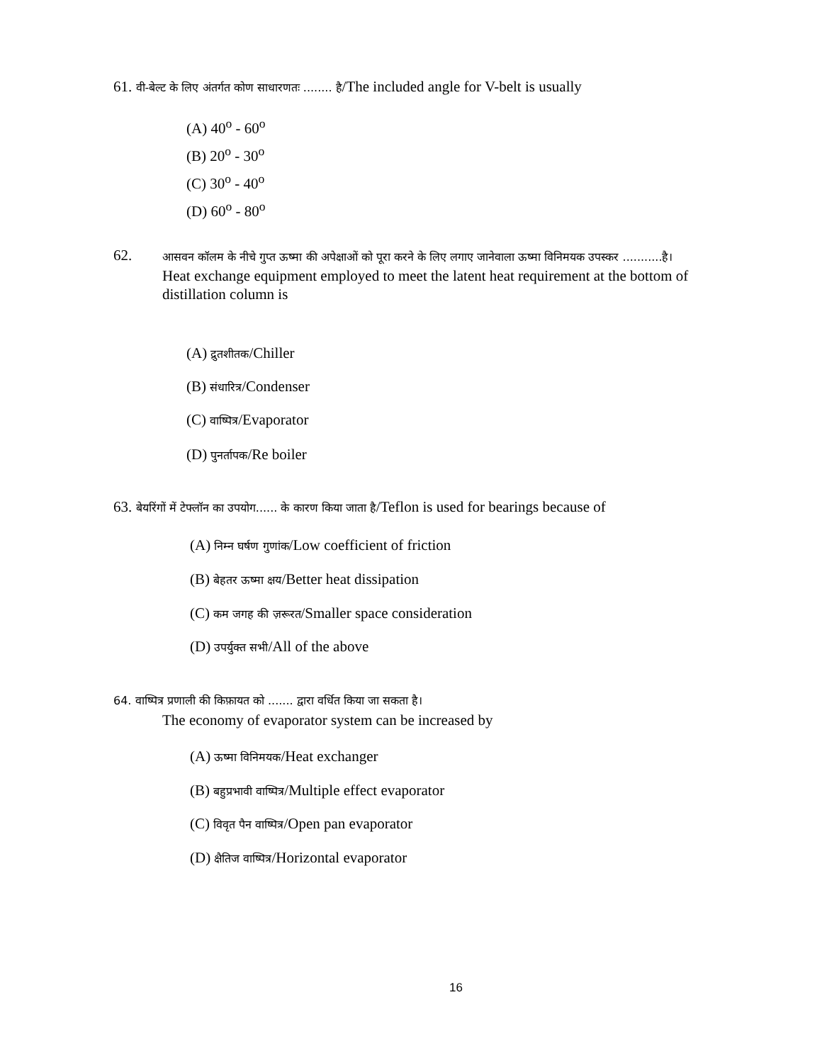61. वी-बेल्ट के लिए अंतर्गत कोण साधारणतः ........ है/The included angle for V-belt is usually
(A) 40<sup>o</sup> - 60<sup>o</sup>
(B) 20<sup>o</sup> - 30<sup>o</sup>
(C) 30<sup>o</sup> - 40<sup>o</sup>
(D) 60<sup>o</sup> - 80<sup>o</sup>
62.
आसवन कॉलम के नीचे गुप्त ऊष्मा की अपेक्षाओं को पूरा करने के लिए लगाए जानेवाला ऊष्मा विनिमयक उपस्कर ...........है।
Heat exchange equipment employed to meet the latent heat requirement at the bottom of distillation column is
(A) द्रुतशीतक/Chiller
(B) संधारित्र/Condenser
(C) वाष्पित्र/Evaporator
(D) पुनर्तापक/Re boiler
63. बेयरिंगों में टेफ्लॉन का उपयोग...... के कारण किया जाता है/Teflon is used for bearings because of
(A) निम्न घर्षण गुणांक/Low coefficient of friction
(B) बेहतर ऊष्मा क्षय/Better heat dissipation
(C) कम जगह की ज़रूरत/Smaller space consideration
(D) उपर्युक्त सभी/All of the above
64. वाष्पित्र प्रणाली की किफ़ायत को ....... द्वारा वर्धित किया जा सकता है।
The economy of evaporator system can be increased by
(A) ऊष्मा विनिमयक/Heat exchanger
(B) बहुप्रभावी वाष्पित्र/Multiple effect evaporator
(C) विवृत पैन वाष्पित्र/Open pan evaporator
(D) क्षैतिज वाष्पित्र/Horizontal evaporator
16